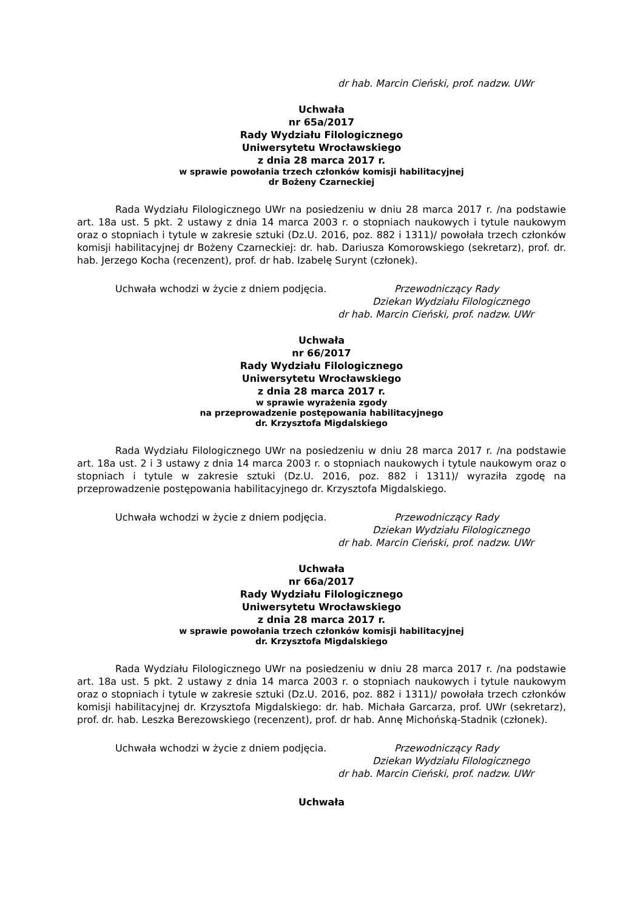dr hab. Marcin Cieński, prof. nadzw. UWr
Uchwała
nr 65a/2017
Rady Wydziału Filologicznego
Uniwersytetu Wrocławskiego
z dnia 28 marca 2017 r.
w sprawie powołania trzech członków komisji habilitacyjnej
dr Bożeny Czarneckiej
Rada Wydziału Filologicznego UWr na posiedzeniu w dniu 28 marca 2017 r. /na podstawie art. 18a ust. 5 pkt. 2 ustawy z dnia 14 marca 2003 r. o stopniach naukowych i tytule naukowym oraz o stopniach i tytule w zakresie sztuki (Dz.U. 2016, poz. 882 i 1311)/ powołała trzech członków komisji habilitacyjnej dr Bożeny Czarneckiej: dr. hab. Dariusza Komorowskiego (sekretarz), prof. dr. hab. Jerzego Kocha (recenzent), prof. dr hab. Izabelę Surynt (członek).
Uchwała wchodzi w życie z dniem podjęcia. Przewodniczący Rady
Dziekan Wydziału Filologicznego
dr hab. Marcin Cieński, prof. nadzw. UWr
Uchwała
nr 66/2017
Rady Wydziału Filologicznego
Uniwersytetu Wrocławskiego
z dnia 28 marca 2017 r.
w sprawie wyrażenia zgody
na przeprowadzenie postępowania habilitacyjnego
dr. Krzysztofa Migdalskiego
Rada Wydziału Filologicznego UWr na posiedzeniu w dniu 28 marca 2017 r. /na podstawie art. 18a ust. 2 i 3 ustawy z dnia 14 marca 2003 r. o stopniach naukowych i tytule naukowym oraz o stopniach i tytule w zakresie sztuki (Dz.U. 2016, poz. 882 i 1311)/ wyraziła zgodę na przeprowadzenie postępowania habilitacyjnego dr. Krzysztofa Migdalskiego.
Uchwała wchodzi w życie z dniem podjęcia. Przewodniczący Rady
Dziekan Wydziału Filologicznego
dr hab. Marcin Cieński, prof. nadzw. UWr
Uchwała
nr 66a/2017
Rady Wydziału Filologicznego
Uniwersytetu Wrocławskiego
z dnia 28 marca 2017 r.
w sprawie powołania trzech członków komisji habilitacyjnej
dr. Krzysztofa Migdalskiego
Rada Wydziału Filologicznego UWr na posiedzeniu w dniu 28 marca 2017 r. /na podstawie art. 18a ust. 5 pkt. 2 ustawy z dnia 14 marca 2003 r. o stopniach naukowych i tytule naukowym oraz o stopniach i tytule w zakresie sztuki (Dz.U. 2016, poz. 882 i 1311)/ powołała trzech członków komisji habilitacyjnej dr. Krzysztofa Migdalskiego: dr. hab. Michała Garcarza, prof. UWr (sekretarz), prof. dr. hab. Leszka Berezowskiego (recenzent), prof. dr hab. Annę Michońską-Stadnik (członek).
Uchwała wchodzi w życie z dniem podjęcia. Przewodniczący Rady
Dziekan Wydziału Filologicznego
dr hab. Marcin Cieński, prof. nadzw. UWr
Uchwała